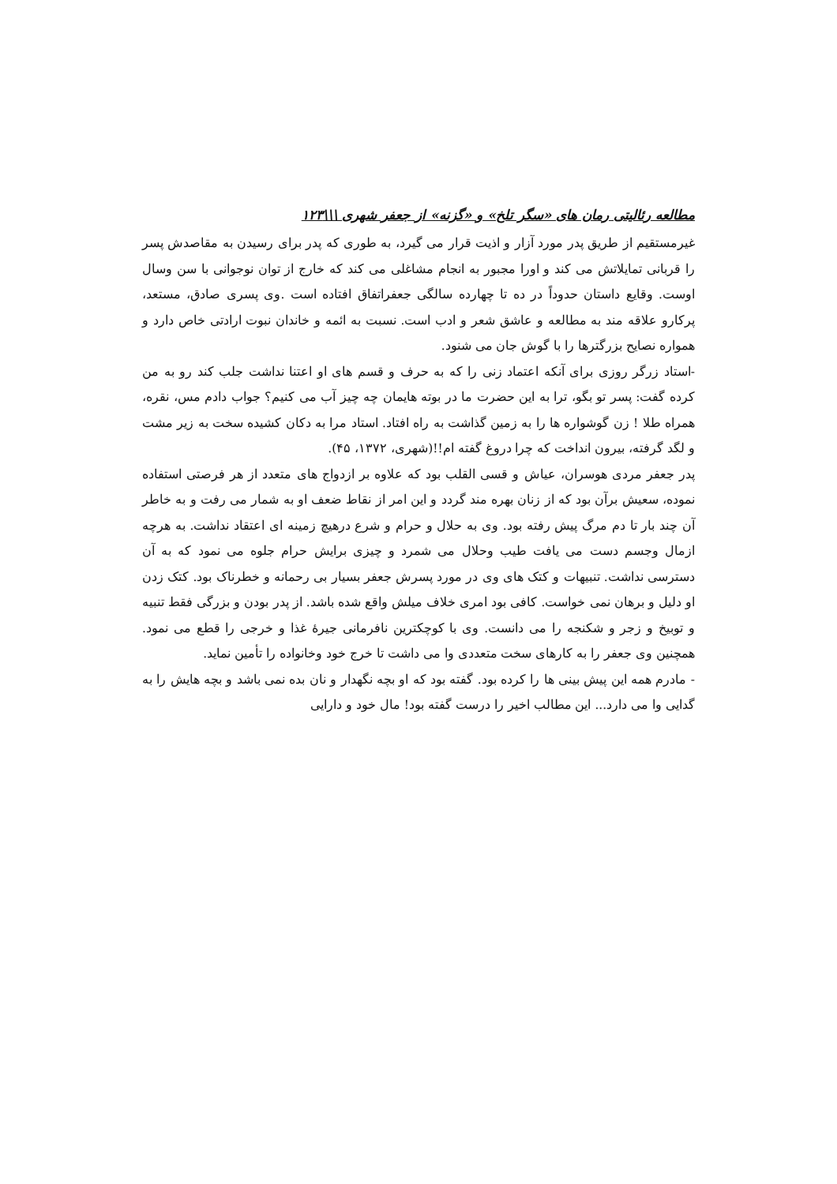مطالعه رئالیتی رمان های «سگر تلخ» و «گزنه» از جعفر شهری \\\۱۲۳
غیرمستقیم از طریق پدر مورد آزار و اذیت قرار می گیرد، به طوری که پدر برای رسیدن به مقاصدش پسر را قربانی تمایلاتش می کند و اورا مجبور به انجام مشاغلی می کند که خارج از توان نوجوانی با سن وسال اوست. وقایع داستان حدوداً در ده تا چهارده سالگی جعفراتفاق افتاده است .وی پسری صادق، مستعد، پرکارو علاقه مند به مطالعه و عاشق شعر و ادب است. نسبت به ائمه و خاندان نبوت ارادتی خاص دارد و همواره نصایح بزرگترها را با گوش جان می شنود.
-استاد زرگر روزی برای آنکه اعتماد زنی را که به حرف و قسم های او اعتنا نداشت جلب کند رو به من کرده گفت: پسر تو بگو، ترا به این حضرت ما در بوته هایمان چه چیز آب می کنیم؟ جواب دادم مس، نقره، همراه طلا ! زن گوشواره ها را به زمین گذاشت به راه افتاد. استاد مرا به دکان کشیده سخت به زیر مشت و لگد گرفته، بیرون انداخت که چرا دروغ گفته ام!!(شهری، ۱۳۷۲، ۴۵).
پدر جعفر مردی هوسران، عیاش و قسی القلب بود که علاوه بر ازدواج های متعدد از هر فرصتی استفاده نموده، سعیش برآن بود که از زنان بهره مند گردد و این امر از نقاط ضعف او به شمار می رفت و به خاطر آن چند بار تا دم مرگ پیش رفته بود. وی به حلال و حرام و شرع درهیچ زمینه ای اعتقاد نداشت. به هرچه ازمال وجسم دست می یافت طیب وحلال می شمرد و چیزی برایش حرام جلوه می نمود که به آن دسترسی نداشت. تنبیهات و کتک های وی در مورد پسرش جعفر بسیار بی رحمانه و خطرناک بود. کتک زدن او دلیل و برهان نمی خواست. کافی بود امری خلاف میلش واقع شده باشد. از پدر بودن و بزرگی فقط تنبیه و توبیخ و زجر و شکنجه را می دانست. وی با کوچکترین نافرمانی جیرهٔ غذا و خرجی را قطع می نمود. همچنین وی جعفر را به کارهای سخت متعددی وا می داشت تا خرج خود وخانواده را تأمین نماید.
- مادرم همه این پیش بینی ها را کرده بود. گفته بود که او بچه نگهدار و نان بده نمی باشد و بچه هایش را به گدایی وا می دارد... این مطالب اخیر را درست گفته بود! مال خود و دارایی